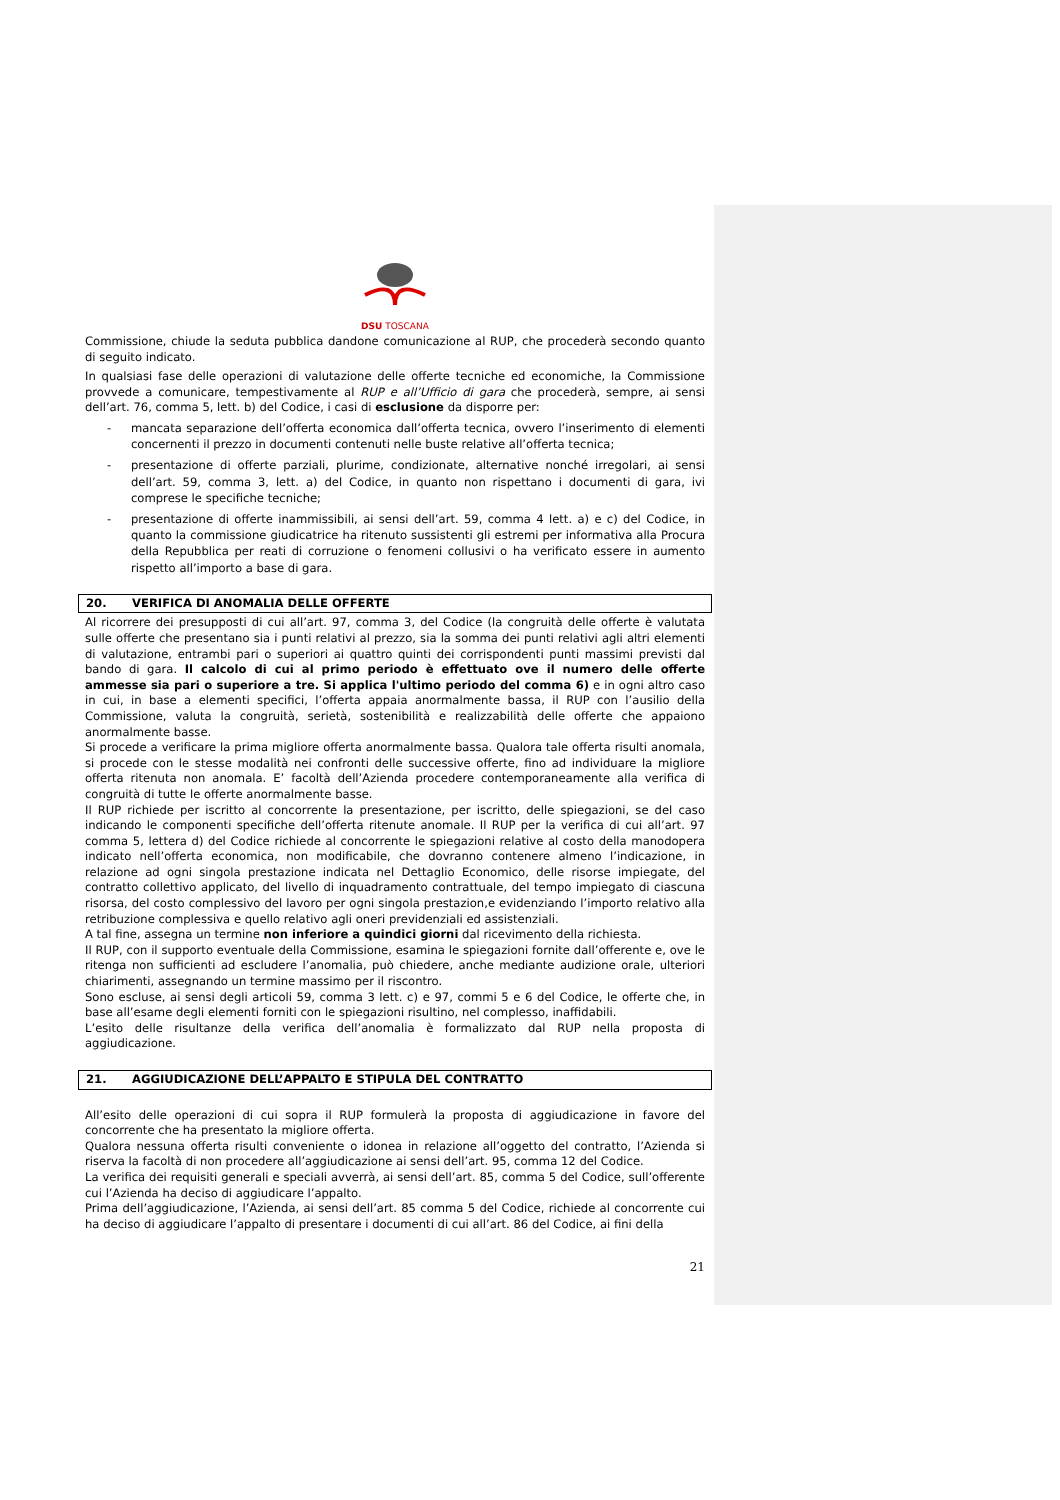DSU TOSCANA
Commissione, chiude la seduta pubblica dandone comunicazione al RUP, che procederà secondo quanto di seguito indicato.
In qualsiasi fase delle operazioni di valutazione delle offerte tecniche ed economiche, la Commissione provvede a comunicare, tempestivamente al RUP e all’Ufficio di gara che procederà, sempre, ai sensi dell’art. 76, comma 5, lett. b) del Codice, i casi di esclusione da disporre per:
- mancata separazione dell’offerta economica dall’offerta tecnica, ovvero l’inserimento di elementi concernenti il prezzo in documenti contenuti nelle buste relative all’offerta tecnica;
- presentazione di offerte parziali, plurime, condizionate, alternative nonché irregolari, ai sensi dell’art. 59, comma 3, lett. a) del Codice, in quanto non rispettano i documenti di gara, ivi comprese le specifiche tecniche;
- presentazione di offerte inammissibili, ai sensi dell’art. 59, comma 4 lett. a) e c) del Codice, in quanto la commissione giudicatrice ha ritenuto sussistenti gli estremi per informativa alla Procura della Repubblica per reati di corruzione o fenomeni collusivi o ha verificato essere in aumento rispetto all’importo a base di gara.
20. VERIFICA DI ANOMALIA DELLE OFFERTE
Al ricorrere dei presupposti di cui all’art. 97, comma 3, del Codice (la congruità delle offerte è valutata sulle offerte che presentano sia i punti relativi al prezzo, sia la somma dei punti relativi agli altri elementi di valutazione, entrambi pari o superiori ai quattro quinti dei corrispondenti punti massimi previsti dal bando di gara. Il calcolo di cui al primo periodo è effettuato ove il numero delle offerte ammesse sia pari o superiore a tre. Si applica l'ultimo periodo del comma 6) e in ogni altro caso in cui, in base a elementi specifici, l’offerta appaia anormalmente bassa, il RUP con l’ausilio della Commissione, valuta la congruità, serietà, sostenibilità e realizzabilità delle offerte che appaiono anormalmente basse.
Si procede a verificare la prima migliore offerta anormalmente bassa. Qualora tale offerta risulti anomala, si procede con le stesse modalità nei confronti delle successive offerte, fino ad individuare la migliore offerta ritenuta non anomala. E’ facoltà dell’Azienda procedere contemporaneamente alla verifica di congruità di tutte le offerte anormalmente basse.
Il RUP richiede per iscritto al concorrente la presentazione, per iscritto, delle spiegazioni, se del caso indicando le componenti specifiche dell’offerta ritenute anomale. Il RUP per la verifica di cui all’art. 97 comma 5, lettera d) del Codice richiede al concorrente le spiegazioni relative al costo della manodopera indicato nell’offerta economica, non modificabile, che dovranno contenere almeno l’indicazione, in relazione ad ogni singola prestazione indicata nel Dettaglio Economico, delle risorse impiegate, del contratto collettivo applicato, del livello di inquadramento contrattuale, del tempo impiegato di ciascuna risorsa, del costo complessivo del lavoro per ogni singola prestazion,e evidenziando l’importo relativo alla retribuzione complessiva e quello relativo agli oneri previdenziali ed assistenziali.
A tal fine, assegna un termine non inferiore a quindici giorni dal ricevimento della richiesta.
Il RUP, con il supporto eventuale della Commissione, esamina le spiegazioni fornite dall’offerente e, ove le ritenga non sufficienti ad escludere l’anomalia, può chiedere, anche mediante audizione orale, ulteriori chiarimenti, assegnando un termine massimo per il riscontro.
Sono escluse, ai sensi degli articoli 59, comma 3 lett. c) e 97, commi 5 e 6 del Codice, le offerte che, in base all’esame degli elementi forniti con le spiegazioni risultino, nel complesso, inaffidabili.
L’esito delle risultanze della verifica dell’anomalia è formalizzato dal RUP nella proposta di aggiudicazione.
21. AGGIUDICAZIONE DELL’APPALTO E STIPULA DEL CONTRATTO
All’esito delle operazioni di cui sopra il RUP formulerà la proposta di aggiudicazione in favore del concorrente che ha presentato la migliore offerta.
Qualora nessuna offerta risulti conveniente o idonea in relazione all’oggetto del contratto, l’Azienda si riserva la facoltà di non procedere all’aggiudicazione ai sensi dell’art. 95, comma 12 del Codice.
La verifica dei requisiti generali e speciali avverrà, ai sensi dell’art. 85, comma 5 del Codice, sull’offerente cui l’Azienda ha deciso di aggiudicare l’appalto.
Prima dell’aggiudicazione, l’Azienda, ai sensi dell’art. 85 comma 5 del Codice, richiede al concorrente cui ha deciso di aggiudicare l’appalto di presentare i documenti di cui all’art. 86 del Codice, ai fini della
21